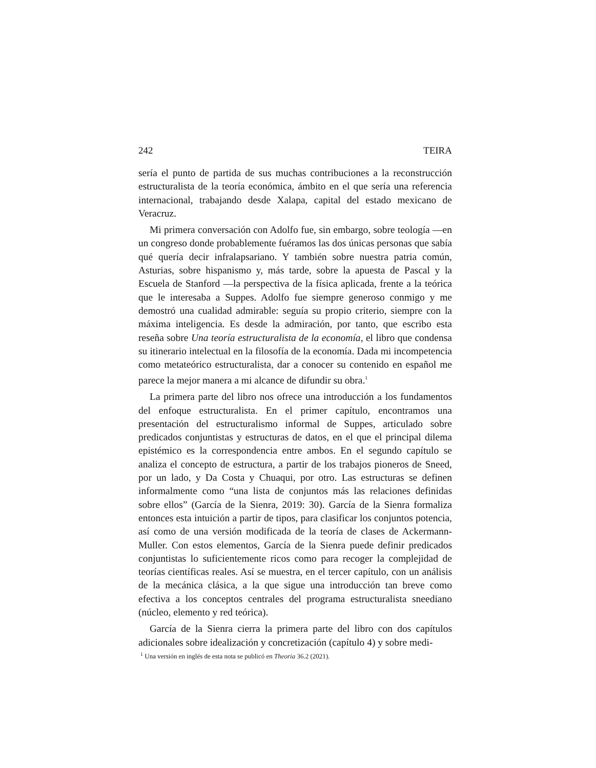242 TEIRA
sería el punto de partida de sus muchas contribuciones a la reconstrucción estructuralista de la teoría económica, ámbito en el que sería una referencia internacional, trabajando desde Xalapa, capital del estado mexicano de Veracruz.
Mi primera conversación con Adolfo fue, sin embargo, sobre teología —en un congreso donde probablemente fuéramos las dos únicas personas que sabía qué quería decir infralapsariano. Y también sobre nuestra patria común, Asturias, sobre hispanismo y, más tarde, sobre la apuesta de Pascal y la Escuela de Stanford —la perspectiva de la física aplicada, frente a la teórica que le interesaba a Suppes. Adolfo fue siempre generoso conmigo y me demostró una cualidad admirable: seguía su propio criterio, siempre con la máxima inteligencia. Es desde la admiración, por tanto, que escribo esta reseña sobre Una teoría estructuralista de la economía, el libro que condensa su itinerario intelectual en la filosofía de la economía. Dada mi incompetencia como metateórico estructuralista, dar a conocer su contenido en español me parece la mejor manera a mi alcance de difundir su obra.<sup>1</sup>
La primera parte del libro nos ofrece una introducción a los fundamentos del enfoque estructuralista. En el primer capítulo, encontramos una presentación del estructuralismo informal de Suppes, articulado sobre predicados conjuntistas y estructuras de datos, en el que el principal dilema epistémico es la correspondencia entre ambos. En el segundo capítulo se analiza el concepto de estructura, a partir de los trabajos pioneros de Sneed, por un lado, y Da Costa y Chuaqui, por otro. Las estructuras se definen informalmente como “una lista de conjuntos más las relaciones definidas sobre ellos” (García de la Sienra, 2019: 30). García de la Sienra formaliza entonces esta intuición a partir de tipos, para clasificar los conjuntos potencia, así como de una versión modificada de la teoría de clases de Ackermann-Muller. Con estos elementos, García de la Sienra puede definir predicados conjuntistas lo suficientemente ricos como para recoger la complejidad de teorías científicas reales. Así se muestra, en el tercer capítulo, con un análisis de la mecánica clásica, a la que sigue una introducción tan breve como efectiva a los conceptos centrales del programa estructuralista sneediano (núcleo, elemento y red teórica).
García de la Sienra cierra la primera parte del libro con dos capítulos adicionales sobre idealización y concretización (capítulo 4) y sobre medi-
<sup>1</sup> Una versión en inglés de esta nota se publicó en Theoria 36.2 (2021).